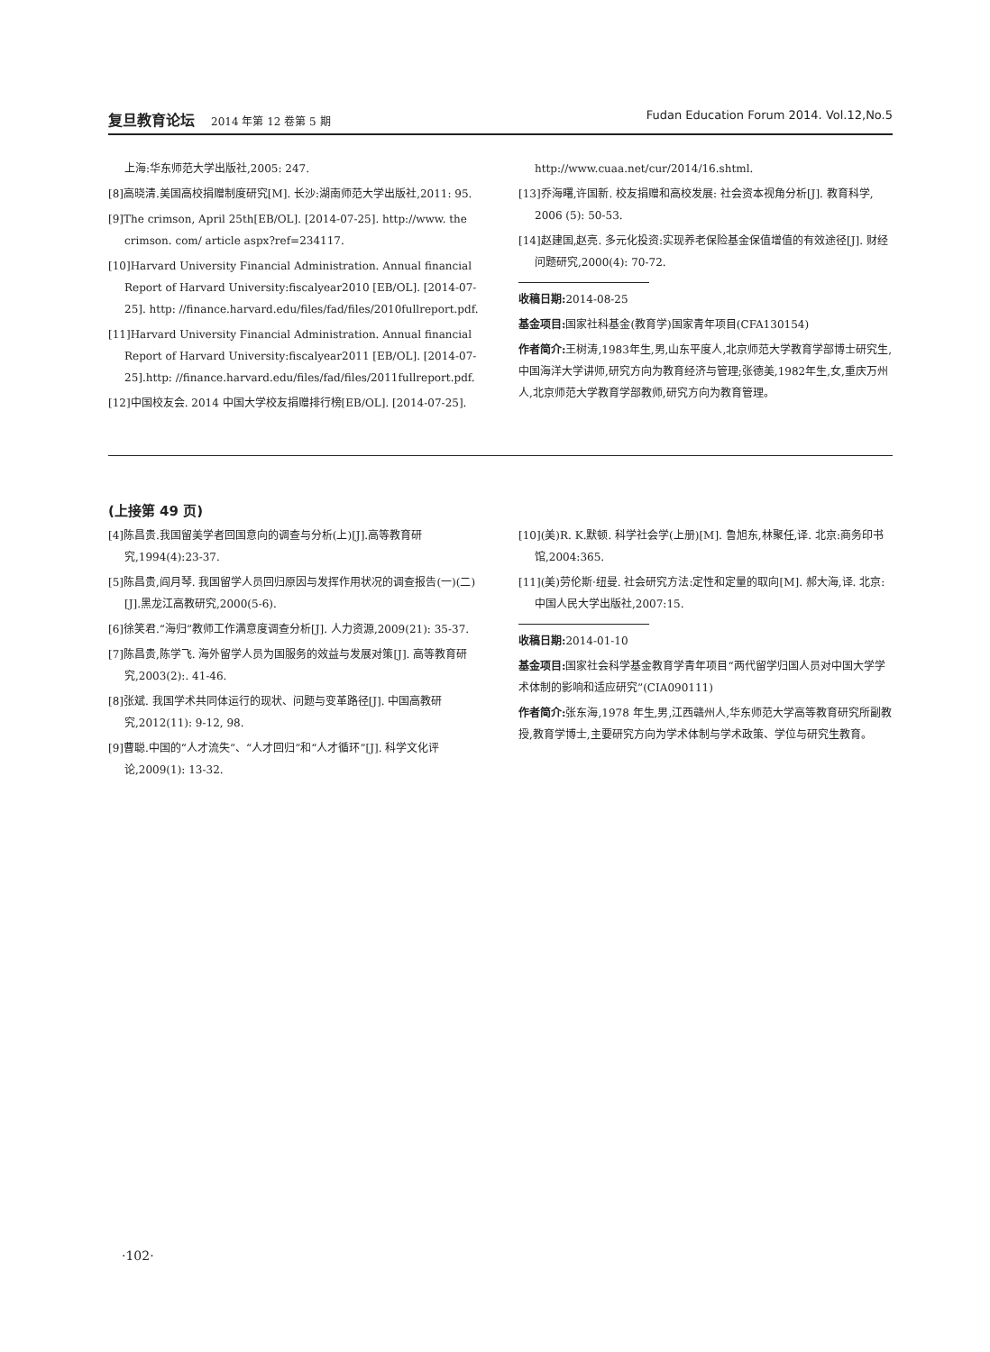复旦教育论坛 2014 年第 12 卷第 5 期
Fudan Education Forum 2014. Vol.12,No.5
上海:华东师范大学出版社,2005: 247.
[8]高晓清.美国高校捐赠制度研究[M]. 长沙:湖南师范大学出版社,2011: 95.
[9]The crimson, April 25th[EB/OL]. [2014-07-25]. http://www. the crimson. com/ article aspx?ref=234117.
[10]Harvard University Financial Administration. Annual financial Report of Harvard University:fiscalyear2010 [EB/OL]. [2014-07-25]. http: //finance.harvard.edu/files/fad/files/2010fullreport.pdf.
[11]Harvard University Financial Administration. Annual financial Report of Harvard University:fiscalyear2011 [EB/OL]. [2014-07-25].http: //finance.harvard.edu/files/fad/files/2011fullreport.pdf.
[12]中国校友会. 2014 中国大学校友捐赠排行榜[EB/OL]. [2014-07-25].
http://www.cuaa.net/cur/2014/16.shtml.
[13]乔海曙,许国新. 校友捐赠和高校发展: 社会资本视角分析[J]. 教育科学, 2006 (5): 50-53.
[14]赵建国,赵亮. 多元化投资:实现养老保险基金保值增值的有效途径[J]. 财经问题研究,2000(4): 70-72.
收稿日期: 2014-08-25
基金项目: 国家社科基金(教育学)国家青年项目(CFA130154)
作者简介: 王树涛,1983年生,男,山东平度人,北京师范大学教育学部博士研究生,中国海洋大学讲师,研究方向为教育经济与管理;张德美,1982年生,女,重庆万州人,北京师范大学教育学部教师,研究方向为教育管理。
(上接第 49 页)
[4]陈昌贵.我国留美学者回国意向的调查与分析(上)[J].高等教育研究,1994(4):23-37.
[5]陈昌贵,阎月琴. 我国留学人员回归原因与发挥作用状况的调查报告(一)(二)[J].黑龙江高教研究,2000(5-6).
[6]徐笑君.“海归”教师工作满意度调查分析[J]. 人力资源,2009(21): 35-37.
[7]陈昌贵,陈学飞. 海外留学人员为国服务的效益与发展对策[J]. 高等教育研究,2003(2):. 41-46.
[8]张斌. 我国学术共同体运行的现状、问题与变革路径[J]. 中国高教研究,2012(11): 9-12, 98.
[9]曹聪.中国的“人才流失”、“人才回归”和“人才循环”[J]. 科学文化评论,2009(1): 13-32.
[10](美)R. K.默顿. 科学社会学(上册)[M]. 鲁旭东,林聚任,译. 北京:商务印书馆,2004:365.
[11](美)劳伦斯·纽曼. 社会研究方法:定性和定量的取向[M]. 郝大海,译. 北京:中国人民大学出版社,2007:15.
收稿日期: 2014-01-10
基金项目: 国家社会科学基金教育学青年项目“两代留学归国人员对中国大学学术体制的影响和适应研究”(CIA090111)
作者简介: 张东海,1978 年生,男,江西赣州人,华东师范大学高等教育研究所副教授,教育学博士,主要研究方向为学术体制与学术政策、学位与研究生教育。
·102·